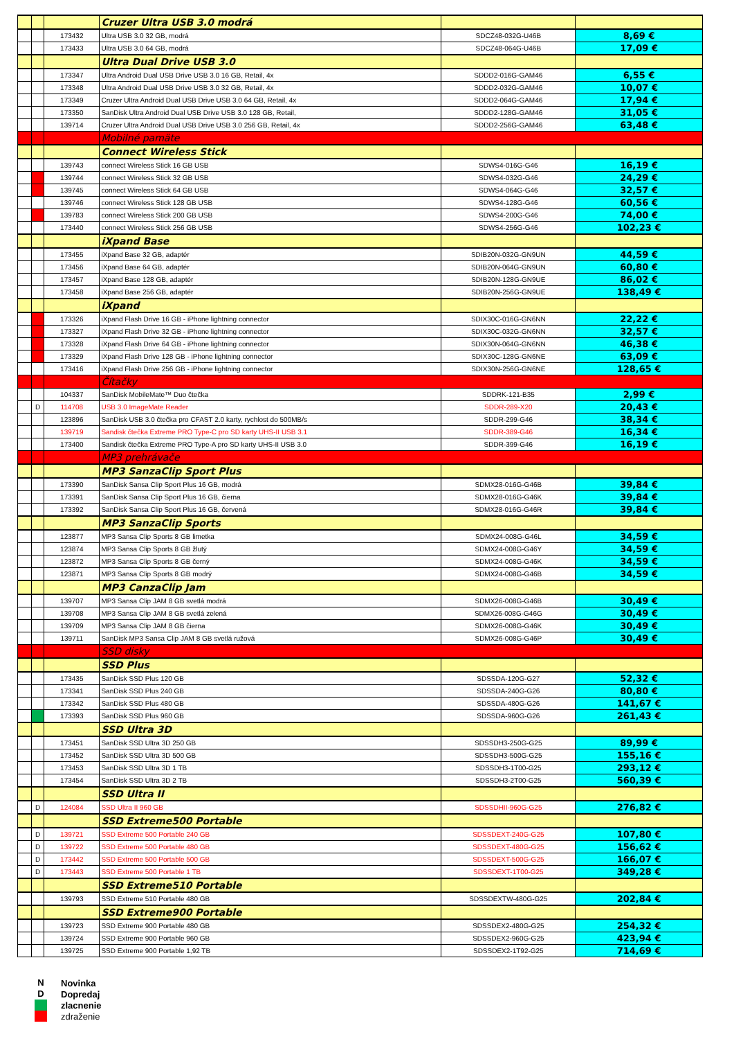| | | | Cruzer Ultra USB 3.0 modrá | | |
| | | 173432 | Ultra USB 3.0 32 GB, modrá | SDCZ48-032G-U46B | 8,69 € |
| | | 173433 | Ultra USB 3.0 64 GB, modrá | SDCZ48-064G-U46B | 17,09 € |
| | | | Ultra Dual Drive USB 3.0 | | |
| | | 173347 | Ultra Android Dual USB Drive USB 3.0 16 GB, Retail, 4x | SDDD2-016G-GAM46 | 6,55 € |
| | | 173348 | Ultra Android Dual USB Drive USB 3.0 32 GB, Retail, 4x | SDDD2-032G-GAM46 | 10,07 € |
| | | 173349 | Cruzer Ultra Android Dual USB Drive USB 3.0 64 GB, Retail, 4x | SDDD2-064G-GAM46 | 17,94 € |
| | | 173350 | SanDisk Ultra Android Dual USB Drive USB 3.0 128 GB, Retail, | SDDD2-128G-GAM46 | 31,05 € |
| | | 139714 | Cruzer Ultra Android Dual USB Drive USB 3.0 256 GB, Retail, 4x | SDDD2-256G-GAM46 | 63,48 € |
| | | | Mobilné pamäte | | |
| | | | Connect Wireless Stick | | |
| | | 139743 | connect Wireless Stick 16 GB USB | SDWS4-016G-G46 | 16,19 € |
| | | 139744 | connect Wireless Stick 32 GB USB | SDWS4-032G-G46 | 24,29 € |
| | | 139745 | connect Wireless Stick 64 GB USB | SDWS4-064G-G46 | 32,57 € |
| | | 139746 | connect Wireless Stick 128 GB USB | SDWS4-128G-G46 | 60,56 € |
| | | 139783 | connect Wireless Stick 200 GB USB | SDWS4-200G-G46 | 74,00 € |
| | | 173440 | connect Wireless Stick 256 GB USB | SDWS4-256G-G46 | 102,23 € |
| | | | iXpand Base | | |
| | | 173455 | iXpand Base 32 GB, adaptér | SDIB20N-032G-GN9UN | 44,59 € |
| | | 173456 | iXpand Base 64 GB, adaptér | SDIB20N-064G-GN9UN | 60,80 € |
| | | 173457 | iXpand Base 128 GB, adaptér | SDIB20N-128G-GN9UE | 86,02 € |
| | | 173458 | iXpand Base 256 GB, adaptér | SDIB20N-256G-GN9UE | 138,49 € |
| | | | iXpand | | |
| | | 173326 | iXpand Flash Drive 16 GB - iPhone lightning connector | SDIX30C-016G-GN6NN | 22,22 € |
| | | 173327 | iXpand Flash Drive 32 GB - iPhone lightning connector | SDIX30C-032G-GN6NN | 32,57 € |
| | | 173328 | iXpand Flash Drive 64 GB - iPhone lightning connector | SDIX30N-064G-GN6NN | 46,38 € |
| | | 173329 | iXpand Flash Drive 128 GB - iPhone lightning connector | SDIX30C-128G-GN6NE | 63,09 € |
| | | 173416 | iXpand Flash Drive 256 GB - iPhone lightning connector | SDIX30N-256G-GN6NE | 128,65 € |
| | | | Čítačky | | |
| | | 104337 | SanDisk MobileMate™ Duo čtečka | SDDRK-121-B35 | 2,99 € |
| | D | 114708 | USB 3.0 ImageMate Reader | SDDR-289-X20 | 20,43 € |
| | | 123896 | SanDisk USB 3.0 čtečka pro CFAST 2.0 karty, rychlost do 500MB/s | SDDR-299-G46 | 38,34 € |
| | | 139719 | Sandisk čtečka Extreme PRO Type-C pro SD karty UHS-II USB 3.1 | SDDR-389-G46 | 16,34 € |
| | | 173400 | Sandisk čtečka Extreme PRO Type-A pro SD karty UHS-II USB 3.0 | SDDR-399-G46 | 16,19 € |
| | | | MP3 prehrávače | | |
| | | | MP3 SanzaClip Sport Plus | | |
| | | 173390 | SanDisk Sansa Clip Sport Plus 16 GB, modrá | SDMX28-016G-G46B | 39,84 € |
| | | 173391 | SanDisk Sansa Clip Sport Plus 16 GB, čierna | SDMX28-016G-G46K | 39,84 € |
| | | 173392 | SanDisk Sansa Clip Sport Plus 16 GB, červená | SDMX28-016G-G46R | 39,84 € |
| | | | MP3 SanzaClip Sports | | |
| | | 123877 | MP3 Sansa Clip Sports 8 GB limetka | SDMX24-008G-G46L | 34,59 € |
| | | 123874 | MP3 Sansa Clip Sports 8 GB žlutý | SDMX24-008G-G46Y | 34,59 € |
| | | 123872 | MP3 Sansa Clip Sports 8 GB černý | SDMX24-008G-G46K | 34,59 € |
| | | 123871 | MP3 Sansa Clip Sports 8 GB modrý | SDMX24-008G-G46B | 34,59 € |
| | | | MP3 CanzaClip Jam | | |
| | | 139707 | MP3 Sansa Clip JAM 8 GB svetlá modrá | SDMX26-008G-G46B | 30,49 € |
| | | 139708 | MP3 Sansa Clip JAM 8 GB svetlá zelená | SDMX26-008G-G46G | 30,49 € |
| | | 139709 | MP3 Sansa Clip JAM 8 GB čierna | SDMX26-008G-G46K | 30,49 € |
| | | 139711 | SanDisk MP3 Sansa Clip JAM 8 GB svetlá ružová | SDMX26-008G-G46P | 30,49 € |
| | | | SSD disky | | |
| | | | SSD Plus | | |
| | | 173435 | SanDisk SSD Plus 120 GB | SDSSDA-120G-G27 | 52,32 € |
| | | 173341 | SanDisk SSD Plus 240 GB | SDSSDA-240G-G26 | 80,80 € |
| | | 173342 | SanDisk SSD Plus 480 GB | SDSSDA-480G-G26 | 141,67 € |
| | | 173393 | SanDisk SSD Plus 960 GB | SDSSDA-960G-G26 | 261,43 € |
| | | | SSD Ultra 3D | | |
| | | 173451 | SanDisk SSD Ultra 3D 250 GB | SDSSDH3-250G-G25 | 89,99 € |
| | | 173452 | SanDisk SSD Ultra 3D 500 GB | SDSSDH3-500G-G25 | 155,16 € |
| | | 173453 | SanDisk SSD Ultra 3D 1 TB | SDSSDH3-1T00-G25 | 293,12 € |
| | | 173454 | SanDisk SSD Ultra 3D 2 TB | SDSSDH3-2T00-G25 | 560,39 € |
| | | | SSD Ultra II | | |
| | D | 124084 | SSD Ultra II 960 GB | SDSSDHII-960G-G25 | 276,82 € |
| | | | SSD Extreme500 Portable | | |
| | D | 139721 | SSD Extreme 500 Portable 240 GB | SDSSDEXT-240G-G25 | 107,80 € |
| | D | 139722 | SSD Extreme 500 Portable 480 GB | SDSSDEXT-480G-G25 | 156,62 € |
| | D | 173442 | SSD Extreme 500 Portable 500 GB | SDSSDEXT-500G-G25 | 166,07 € |
| | D | 173443 | SSD Extreme 500 Portable 1 TB | SDSSDEXT-1T00-G25 | 349,28 € |
| | | | SSD Extreme510 Portable | | |
| | | 139793 | SSD Extreme 510 Portable 480 GB | SDSSDEXTW-480G-G25 | 202,84 € |
| | | | SSD Extreme900 Portable | | |
| | | 139723 | SSD Extreme 900 Portable 480 GB | SDSSDEX2-480G-G25 | 254,32 € |
| | | 139724 | SSD Extreme 900 Portable 960 GB | SDSSDEX2-960G-G25 | 423,94 € |
| | | 139725 | SSD Extreme 900 Portable 1,92 TB | SDSSDEX2-1T92-G25 | 714,69 € |
N Novinka
D Dopredaj
zlacnenie
zdraženie